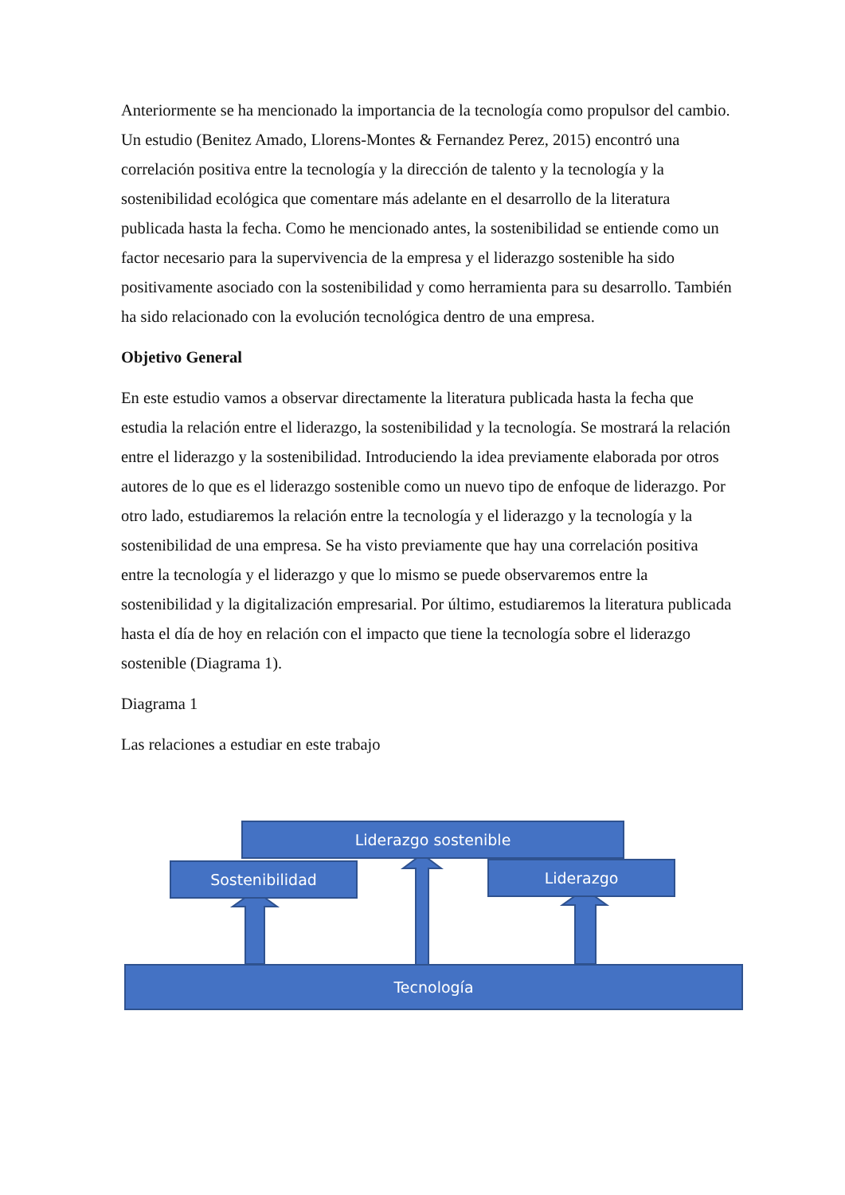Anteriormente se ha mencionado la importancia de la tecnología como propulsor del cambio. Un estudio (Benitez Amado, Llorens-Montes & Fernandez Perez, 2015) encontró una correlación positiva entre la tecnología y la dirección de talento y la tecnología y la sostenibilidad ecológica que comentare más adelante en el desarrollo de la literatura publicada hasta la fecha. Como he mencionado antes, la sostenibilidad se entiende como un factor necesario para la supervivencia de la empresa y el liderazgo sostenible ha sido positivamente asociado con la sostenibilidad y como herramienta para su desarrollo. También ha sido relacionado con la evolución tecnológica dentro de una empresa.
Objetivo General
En este estudio vamos a observar directamente la literatura publicada hasta la fecha que estudia la relación entre el liderazgo, la sostenibilidad y la tecnología. Se mostrará la relación entre el liderazgo y la sostenibilidad. Introduciendo la idea previamente elaborada por otros autores de lo que es el liderazgo sostenible como un nuevo tipo de enfoque de liderazgo. Por otro lado, estudiaremos la relación entre la tecnología y el liderazgo y la tecnología y la sostenibilidad de una empresa. Se ha visto previamente que hay una correlación positiva entre la tecnología y el liderazgo y que lo mismo se puede observaremos entre la sostenibilidad y la digitalización empresarial. Por último, estudiaremos la literatura publicada hasta el día de hoy en relación con el impacto que tiene la tecnología sobre el liderazgo sostenible (Diagrama 1).
Diagrama 1
Las relaciones a estudiar en este trabajo
Liderazgo sostenible
Sostenibilidad Liderazgo
Tecnología